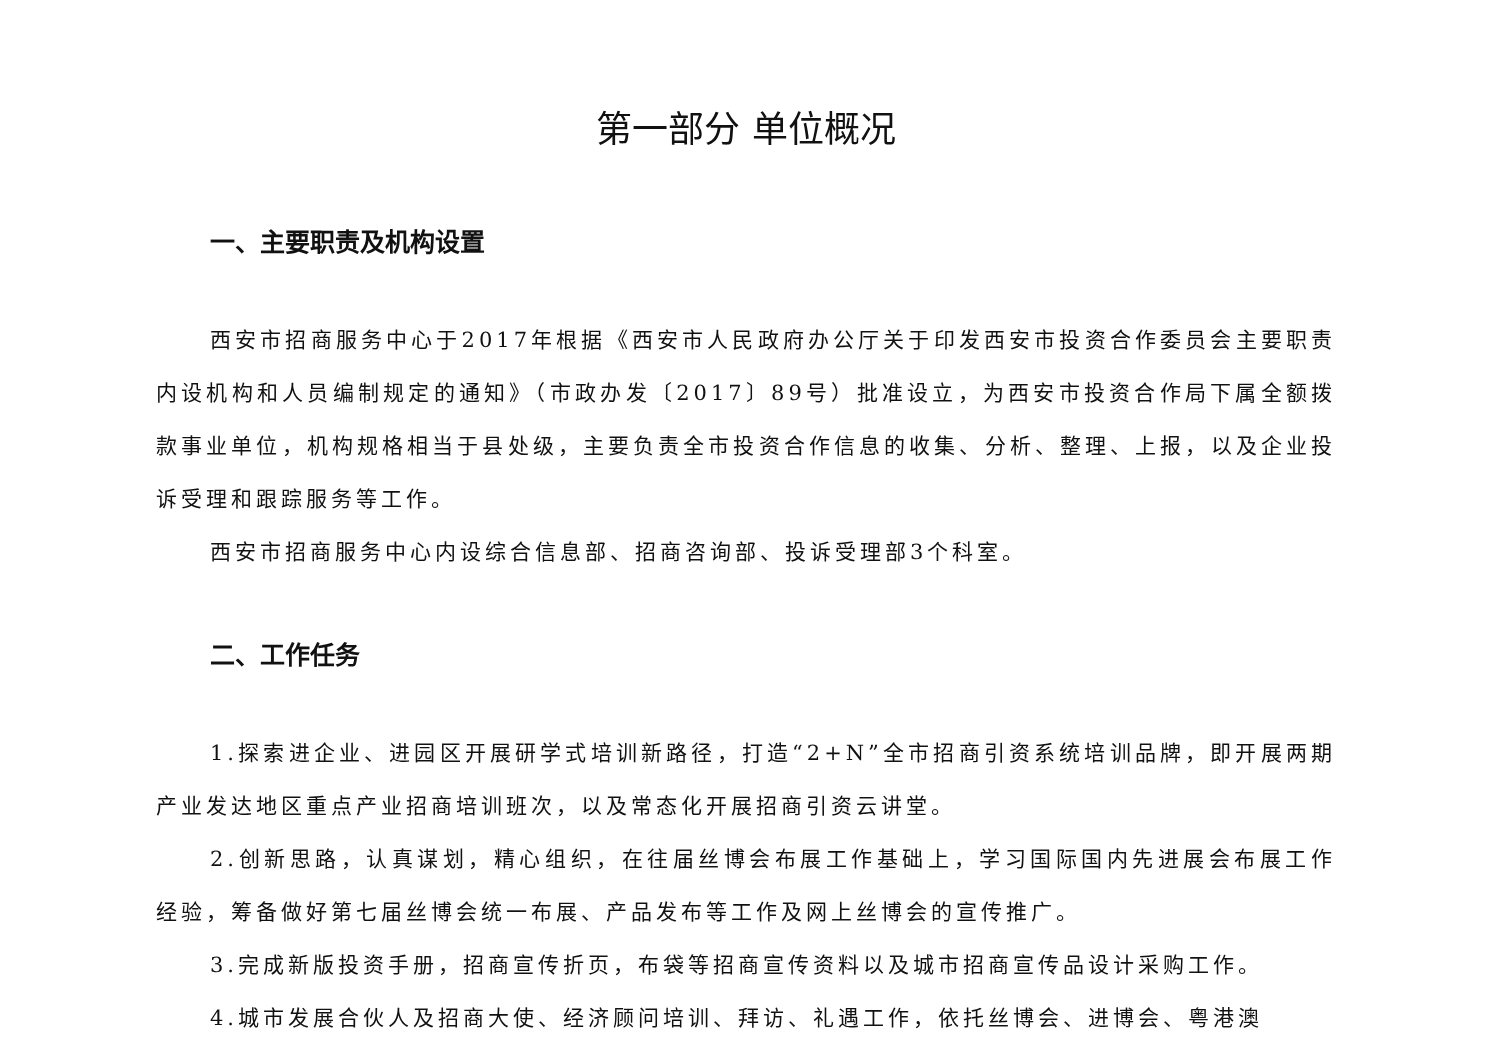第一部分 单位概况
一、主要职责及机构设置
西安市招商服务中心于2017年根据《西安市人民政府办公厅关于印发西安市投资合作委员会主要职责内设机构和人员编制规定的通知》（市政办发〔2017〕89号）批准设立，为西安市投资合作局下属全额拨款事业单位，机构规格相当于县处级，主要负责全市投资合作信息的收集、分析、整理、上报，以及企业投诉受理和跟踪服务等工作。
西安市招商服务中心内设综合信息部、招商咨询部、投诉受理部3个科室。
二、工作任务
1.探索进企业、进园区开展研学式培训新路径，打造“2+N”全市招商引资系统培训品牌，即开展两期产业发达地区重点产业招商培训班次，以及常态化开展招商引资云讲堂。
2.创新思路，认真谋划，精心组织，在往届丝博会布展工作基础上，学习国际国内先进展会布展工作经验，筹备做好第七届丝博会统一布展、产品发布等工作及网上丝博会的宣传推广。
3.完成新版投资手册，招商宣传折页，布袋等招商宣传资料以及城市招商宣传品设计采购工作。
4.城市发展合伙人及招商大使、经济顾问培训、拜访、礼遇工作，依托丝博会、进博会、粤港澳